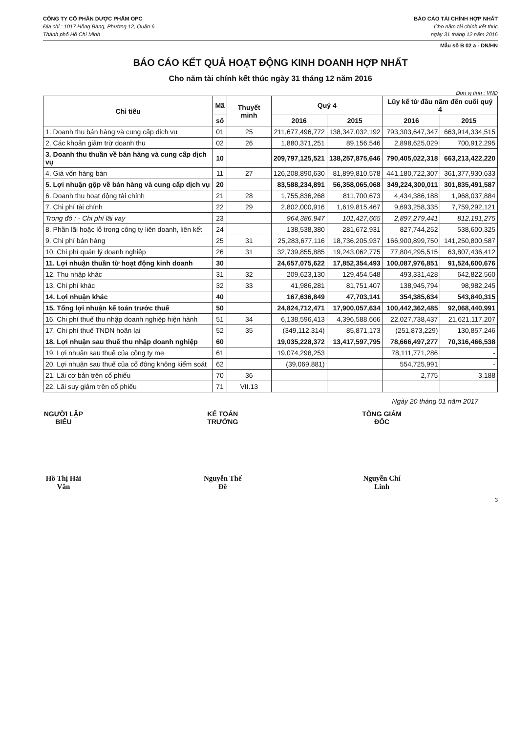CÔNG TY CỔ PHẦN DƯỢC PHẨM OPC
Địa chỉ : 1017 Hồng Bàng, Phường 12, Quận 6
Thành phố Hồ Chí Minh
BÁO CÁO TÀI CHÍNH HỢP NHẤT
Cho năm tài chính kết thúc
ngày 31 tháng 12 năm 2016
Mẫu số B 02 a - DN/HN
BÁO CÁO KẾT QUẢ HOẠT ĐỘNG KINH DOANH HỢP NHẤT
Cho năm tài chính kết thúc ngày 31 tháng 12 năm 2016
Đơn vị tính : VND
| Chỉ tiêu | Mã | Thuyết minh | Quý 4 | | Lũy kế từ đầu năm đến cuối quý 4 | |
| --- | --- | --- | --- | --- | --- | --- |
| | số | | 2016 | 2015 | 2016 | 2015 |
| 1. Doanh thu bán hàng và cung cấp dịch vụ | 01 | 25 | 211,677,496,772 | 138,347,032,192 | 793,303,647,347 | 663,914,334,515 |
| 2. Các khoản giảm trừ doanh thu | 02 | 26 | 1,880,371,251 | 89,156,546 | 2,898,625,029 | 700,912,295 |
| 3. Doanh thu thuần về bán hàng và cung cấp dịch vụ | 10 | | 209,797,125,521 | 138,257,875,646 | 790,405,022,318 | 663,213,422,220 |
| 4. Giá vốn hàng bán | 11 | 27 | 126,208,890,630 | 81,899,810,578 | 441,180,722,307 | 361,377,930,633 |
| 5. Lợi nhuận gộp về bán hàng và cung cấp dịch vụ | 20 | | 83,588,234,891 | 56,358,065,068 | 349,224,300,011 | 301,835,491,587 |
| 6. Doanh thu hoạt động tài chính | 21 | 28 | 1,755,836,268 | 811,700,673 | 4,434,386,188 | 1,968,037,884 |
| 7. Chi phí tài chính | 22 | 29 | 2,802,000,916 | 1,619,815,467 | 9,693,258,335 | 7,759,292,121 |
| Trong đó : - Chi phí lãi vay | 23 | | 964,386,947 | 101,427,665 | 2,897,279,441 | 812,191,275 |
| 8. Phần lãi hoặc lỗ trong công ty liên doanh, liên kết | 24 | | 138,538,380 | 281,672,931 | 827,744,252 | 538,600,325 |
| 9. Chi phí bán hàng | 25 | 31 | 25,283,677,116 | 18,736,205,937 | 166,900,899,750 | 141,250,800,587 |
| 10. Chi phí quản lý doanh nghiệp | 26 | 31 | 32,739,855,885 | 19,243,062,775 | 77,804,295,515 | 63,807,436,412 |
| 11. Lợi nhuận thuần từ hoạt động kinh doanh | 30 | | 24,657,075,622 | 17,852,354,493 | 100,087,976,851 | 91,524,600,676 |
| 12. Thu nhập khác | 31 | 32 | 209,623,130 | 129,454,548 | 493,331,428 | 642,822,560 |
| 13. Chi phí khác | 32 | 33 | 41,986,281 | 81,751,407 | 138,945,794 | 98,982,245 |
| 14. Lợi nhuận khác | 40 | | 167,636,849 | 47,703,141 | 354,385,634 | 543,840,315 |
| 15. Tổng lợi nhuận kế toán trước thuế | 50 | | 24,824,712,471 | 17,900,057,634 | 100,442,362,485 | 92,068,440,991 |
| 16. Chi phí thuế thu nhập doanh nghiệp hiện hành | 51 | 34 | 6,138,596,413 | 4,396,588,666 | 22,027,738,437 | 21,621,117,207 |
| 17. Chi phí thuế TNDN hoãn lại | 52 | 35 | (349,112,314) | 85,871,173 | (251,873,229) | 130,857,246 |
| 18. Lợi nhuận sau thuế thu nhập doanh nghiệp | 60 | | 19,035,228,372 | 13,417,597,795 | 78,666,497,277 | 70,316,466,538 |
| 19. Lợi nhuận sau thuế của công ty mẹ | 61 | | 19,074,298,253 | | 78,111,771,286 | - |
| 20. Lợi nhuận sau thuế của cổ đông không kiểm soát | 62 | | (39,069,881) | | 554,725,991 | - |
| 21. Lãi cơ bản trên cổ phiếu | 70 | 36 | | | 2,775 | 3,188 |
| 22. Lãi suy giảm trên cổ phiếu | 71 | VII.13 | | | | |
Ngày 20 tháng 01 năm 2017
NGƯỜI LẬP BIỂU
Hồ Thị Hải Vân
KẾ TOÁN TRƯỞNG
Nguyễn Thế Đề
TỔNG GIÁM ĐỐC
Nguyễn Chí Linh
3